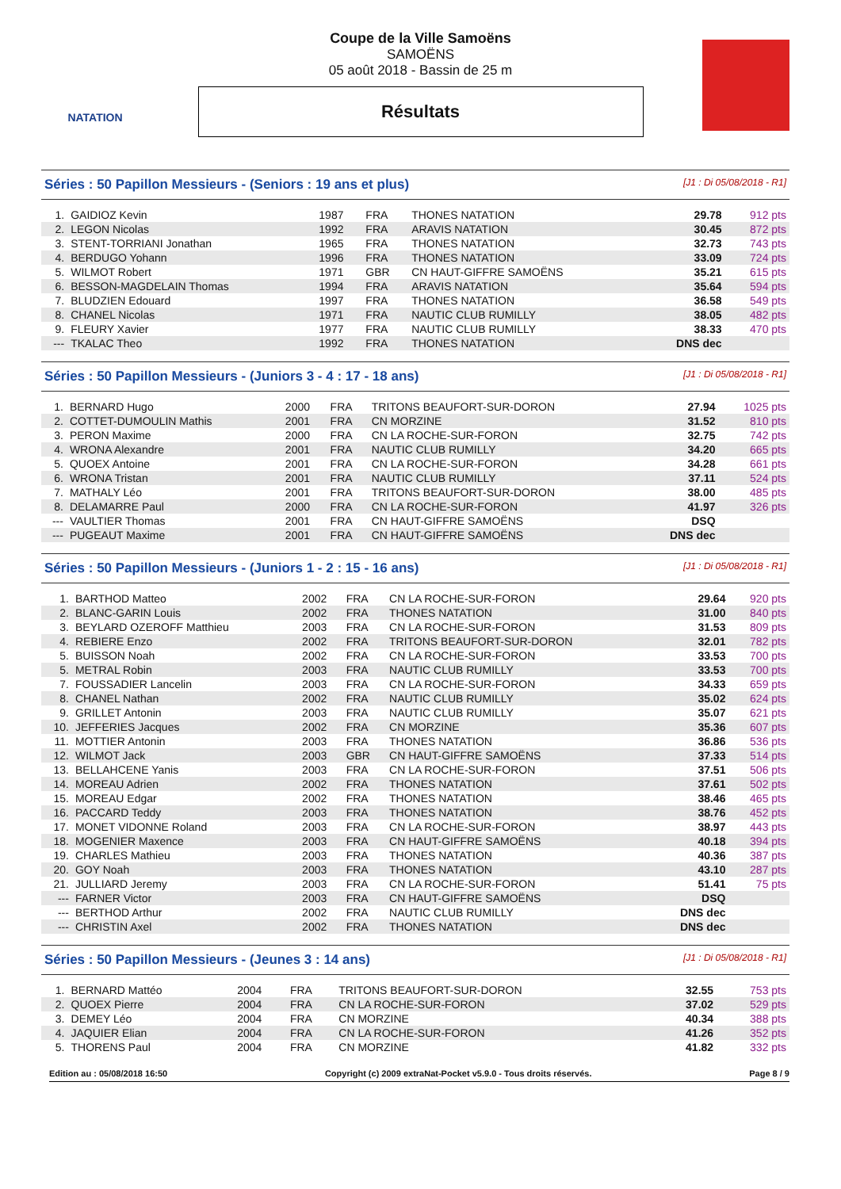NATATION
Coupe de la Ville Samoëns
SAMOËNS
05 août 2018 - Bassin de 25 m
Résultats
Séries : 50 Papillon Messieurs - (Seniors : 19 ans et plus) [J1 : Di 05/08/2018 - R1]
| 1. | GAIDIOZ Kevin | 1987 | FRA | THONES NATATION | 29.78 | 912 pts |
| 2. | LEGON Nicolas | 1992 | FRA | ARAVIS NATATION | 30.45 | 872 pts |
| 3. | STENT-TORRIANI Jonathan | 1965 | FRA | THONES NATATION | 32.73 | 743 pts |
| 4. | BERDUGO Yohann | 1996 | FRA | THONES NATATION | 33.09 | 724 pts |
| 5. | WILMOT Robert | 1971 | GBR | CN HAUT-GIFFRE SAMOËNS | 35.21 | 615 pts |
| 6. | BESSON-MAGDELAIN Thomas | 1994 | FRA | ARAVIS NATATION | 35.64 | 594 pts |
| 7. | BLUDZIEN Edouard | 1997 | FRA | THONES NATATION | 36.58 | 549 pts |
| 8. | CHANEL Nicolas | 1971 | FRA | NAUTIC CLUB RUMILLY | 38.05 | 482 pts |
| 9. | FLEURY Xavier | 1977 | FRA | NAUTIC CLUB RUMILLY | 38.33 | 470 pts |
| --- | TKALAC Theo | 1992 | FRA | THONES NATATION | DNS dec | |
Séries : 50 Papillon Messieurs - (Juniors 3 - 4 : 17 - 18 ans) [J1 : Di 05/08/2018 - R1]
| 1. | BERNARD Hugo | 2000 | FRA | TRITONS BEAUFORT-SUR-DORON | 27.94 | 1025 pts |
| 2. | COTTET-DUMOULIN Mathis | 2001 | FRA | CN MORZINE | 31.52 | 810 pts |
| 3. | PERON Maxime | 2000 | FRA | CN LA ROCHE-SUR-FORON | 32.75 | 742 pts |
| 4. | WRONA Alexandre | 2001 | FRA | NAUTIC CLUB RUMILLY | 34.20 | 665 pts |
| 5. | QUOEX Antoine | 2001 | FRA | CN LA ROCHE-SUR-FORON | 34.28 | 661 pts |
| 6. | WRONA Tristan | 2001 | FRA | NAUTIC CLUB RUMILLY | 37.11 | 524 pts |
| 7. | MATHALY Léo | 2001 | FRA | TRITONS BEAUFORT-SUR-DORON | 38.00 | 485 pts |
| 8. | DELAMARRE Paul | 2000 | FRA | CN LA ROCHE-SUR-FORON | 41.97 | 326 pts |
| --- | VAULTIER Thomas | 2001 | FRA | CN HAUT-GIFFRE SAMOËNS | DSQ | |
| --- | PUGEAUT Maxime | 2001 | FRA | CN HAUT-GIFFRE SAMOËNS | DNS dec | |
Séries : 50 Papillon Messieurs - (Juniors 1 - 2 : 15 - 16 ans) [J1 : Di 05/08/2018 - R1]
| 1. | BARTHOD Matteo | 2002 | FRA | CN LA ROCHE-SUR-FORON | 29.64 | 920 pts |
| 2. | BLANC-GARIN Louis | 2002 | FRA | THONES NATATION | 31.00 | 840 pts |
| 3. | BEYLARD OZEROFF Matthieu | 2003 | FRA | CN LA ROCHE-SUR-FORON | 31.53 | 809 pts |
| 4. | REBIERE Enzo | 2002 | FRA | TRITONS BEAUFORT-SUR-DORON | 32.01 | 782 pts |
| 5. | BUISSON Noah | 2002 | FRA | CN LA ROCHE-SUR-FORON | 33.53 | 700 pts |
| 5. | METRAL Robin | 2003 | FRA | NAUTIC CLUB RUMILLY | 33.53 | 700 pts |
| 7. | FOUSSADIER Lancelin | 2003 | FRA | CN LA ROCHE-SUR-FORON | 34.33 | 659 pts |
| 8. | CHANEL Nathan | 2002 | FRA | NAUTIC CLUB RUMILLY | 35.02 | 624 pts |
| 9. | GRILLET Antonin | 2003 | FRA | NAUTIC CLUB RUMILLY | 35.07 | 621 pts |
| 10. | JEFFERIES Jacques | 2002 | FRA | CN MORZINE | 35.36 | 607 pts |
| 11. | MOTTIER Antonin | 2003 | FRA | THONES NATATION | 36.86 | 536 pts |
| 12. | WILMOT Jack | 2003 | GBR | CN HAUT-GIFFRE SAMOËNS | 37.33 | 514 pts |
| 13. | BELLAHCENE Yanis | 2003 | FRA | CN LA ROCHE-SUR-FORON | 37.51 | 506 pts |
| 14. | MOREAU Adrien | 2002 | FRA | THONES NATATION | 37.61 | 502 pts |
| 15. | MOREAU Edgar | 2002 | FRA | THONES NATATION | 38.46 | 465 pts |
| 16. | PACCARD Teddy | 2003 | FRA | THONES NATATION | 38.76 | 452 pts |
| 17. | MONET VIDONNE Roland | 2003 | FRA | CN LA ROCHE-SUR-FORON | 38.97 | 443 pts |
| 18. | MOGENIER Maxence | 2003 | FRA | CN HAUT-GIFFRE SAMOËNS | 40.18 | 394 pts |
| 19. | CHARLES Mathieu | 2003 | FRA | THONES NATATION | 40.36 | 387 pts |
| 20. | GOY Noah | 2003 | FRA | THONES NATATION | 43.10 | 287 pts |
| 21. | JULLIARD Jeremy | 2003 | FRA | CN LA ROCHE-SUR-FORON | 51.41 | 75 pts |
| --- | FARNER Victor | 2003 | FRA | CN HAUT-GIFFRE SAMOËNS | DSQ | |
| --- | BERTHOD Arthur | 2002 | FRA | NAUTIC CLUB RUMILLY | DNS dec | |
| --- | CHRISTIN Axel | 2002 | FRA | THONES NATATION | DNS dec | |
Séries : 50 Papillon Messieurs - (Jeunes 3 : 14 ans) [J1 : Di 05/08/2018 - R1]
| 1. | BERNARD Mattéo | 2004 | FRA | TRITONS BEAUFORT-SUR-DORON | 32.55 | 753 pts |
| 2. | QUOEX Pierre | 2004 | FRA | CN LA ROCHE-SUR-FORON | 37.02 | 529 pts |
| 3. | DEMEY Léo | 2004 | FRA | CN MORZINE | 40.34 | 388 pts |
| 4. | JAQUIER Elian | 2004 | FRA | CN LA ROCHE-SUR-FORON | 41.26 | 352 pts |
| 5. | THORENS Paul | 2004 | FRA | CN MORZINE | 41.82 | 332 pts |
Edition au : 05/08/2018 16:50 Copyright (c) 2009 extraNat-Pocket v5.9.0 - Tous droits réservés. Page 8 / 9